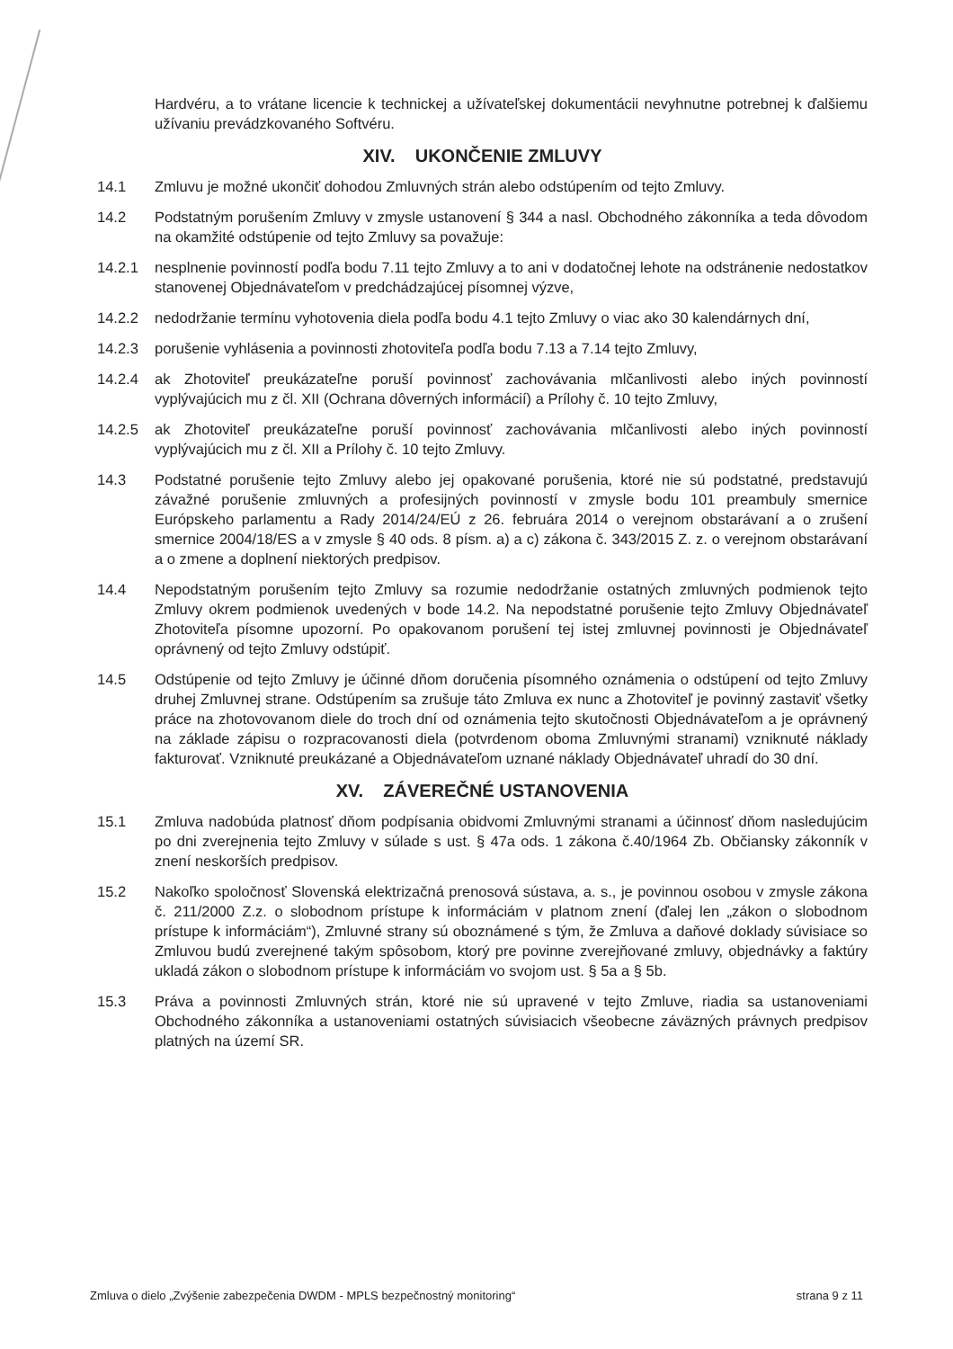Hardvéru, a to vrátane licencie k technickej a užívateľskej dokumentácii nevyhnutne potrebnej k ďalšiemu užívaniu prevádzkovaného Softvéru.
XIV. UKONČENIE ZMLUVY
14.1 Zmluvu je možné ukončiť dohodou Zmluvných strán alebo odstúpením od tejto Zmluvy.
14.2 Podstatným porušením Zmluvy v zmysle ustanovení § 344 a nasl. Obchodného zákonníka a teda dôvodom na okamžité odstúpenie od tejto Zmluvy sa považuje:
14.2.1 nesplnenie povinností podľa bodu 7.11 tejto Zmluvy a to ani v dodatočnej lehote na odstránenie nedostatkov stanovenej Objednávateľom v predchádzajúcej písomnej výzve,
14.2.2 nedodržanie termínu vyhotovenia diela podľa bodu 4.1 tejto Zmluvy o viac ako 30 kalendárnych dní,
14.2.3 porušenie vyhlásenia a povinnosti zhotoviteľa podľa bodu 7.13 a 7.14 tejto Zmluvy,
14.2.4 ak Zhotoviteľ preukázateľne poruší povinnosť zachovávania mlčanlivosti alebo iných povinností vyplývajúcich mu z čl. XII (Ochrana dôverných informácií) a Prílohy č. 10 tejto Zmluvy,
14.2.5 ak Zhotoviteľ preukázateľne poruší povinnosť zachovávania mlčanlivosti alebo iných povinností vyplývajúcich mu z čl. XII a Prílohy č. 10 tejto Zmluvy.
14.3 Podstatné porušenie tejto Zmluvy alebo jej opakované porušenia, ktoré nie sú podstatné, predstavujú závažné porušenie zmluvných a profesijných povinností v zmysle bodu 101 preambuly smernice Európskeho parlamentu a Rady 2014/24/EÚ z 26. februára 2014 o verejnom obstarávaní a o zrušení smernice 2004/18/ES a v zmysle § 40 ods. 8 písm. a) a c) zákona č. 343/2015 Z. z. o verejnom obstarávaní a o zmene a doplnení niektorých predpisov.
14.4 Nepodstatným porušením tejto Zmluvy sa rozumie nedodržanie ostatných zmluvných podmienok tejto Zmluvy okrem podmienok uvedených v bode 14.2. Na nepodstatné porušenie tejto Zmluvy Objednávateľ Zhotoviteľa písomne upozorní. Po opakovanom porušení tej istej zmluvnej povinnosti je Objednávateľ oprávnený od tejto Zmluvy odstúpiť.
14.5 Odstúpenie od tejto Zmluvy je účinné dňom doručenia písomného oznámenia o odstúpení od tejto Zmluvy druhej Zmluvnej strane. Odstúpením sa zrušuje táto Zmluva ex nunc a Zhotoviteľ je povinný zastaviť všetky práce na zhotovovanom diele do troch dní od oznámenia tejto skutočnosti Objednávateľom a je oprávnený na základe zápisu o rozpracovanosti diela (potvrdenom oboma Zmluvnými stranami) vzniknuté náklady fakturovať. Vzniknuté preukázané a Objednávateľom uznané náklady Objednávateľ uhradí do 30 dní.
XV. ZÁVEREČNÉ USTANOVENIA
15.1 Zmluva nadobúda platnosť dňom podpísania obidvomi Zmluvnými stranami a účinnosť dňom nasledujúcim po dni zverejnenia tejto Zmluvy v súlade s ust. § 47a ods. 1 zákona č.40/1964 Zb. Občiansky zákonník v znení neskorších predpisov.
15.2 Nakoľko spoločnosť Slovenská elektrizačná prenosová sústava, a. s., je povinnou osobou v zmysle zákona č. 211/2000 Z.z. o slobodnom prístupe k informáciám v platnom znení (ďalej len „zákon o slobodnom prístupe k informáciám“), Zmluvné strany sú oboznámené s tým, že Zmluva a daňové doklady súvisiace so Zmluvou budú zverejnené takým spôsobom, ktorý pre povinne zverejňované zmluvy, objednávky a faktúry ukladá zákon o slobodnom prístupe k informáciám vo svojom ust. § 5a a § 5b.
15.3 Práva a povinnosti Zmluvných strán, ktoré nie sú upravené v tejto Zmluve, riadia sa ustanoveniami Obchodného zákonníka a ustanoveniami ostatných súvisiacich všeobecne záväzných právnych predpisov platných na území SR.
Zmluva o dielo „Zvýšenie zabezpečenia DWDM - MPLS bezpečnostný monitoring“ strana 9 z 11